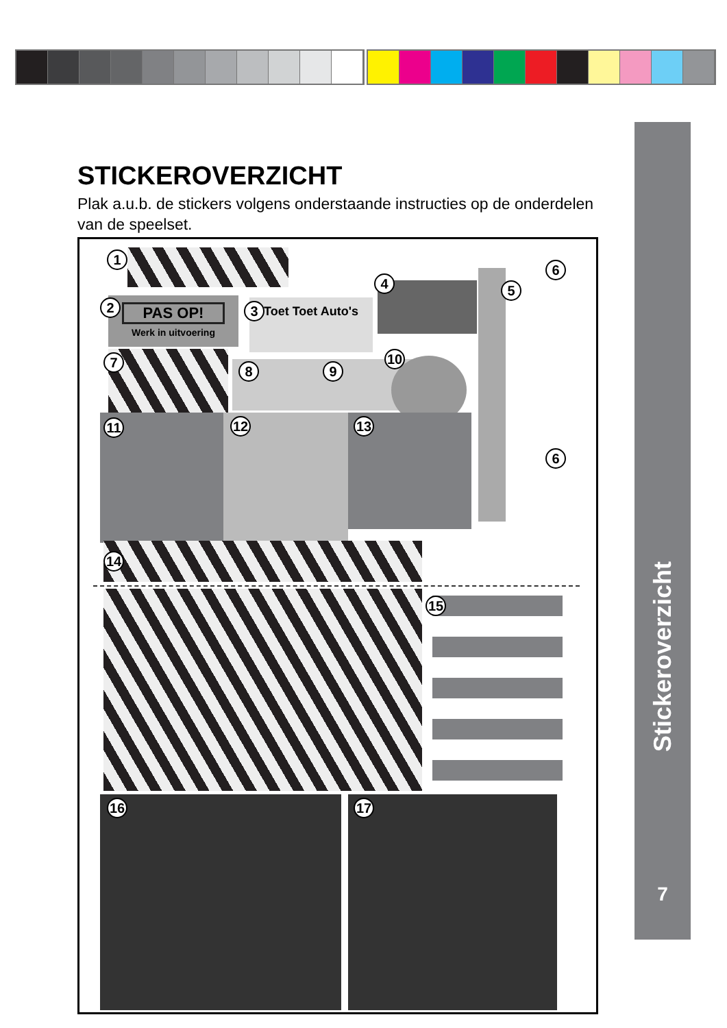Stickeroverzicht
7
STICKEROVERZICHT
Plak a.u.b. de stickers volgens onderstaande instructies op de onderdelen van de speelset.
PAS OP!
Werk in uitvoering
Toet Toet Auto's
1
2 3
4 5
6
6
7
8 9
10
11 12 13
14
15
16 17